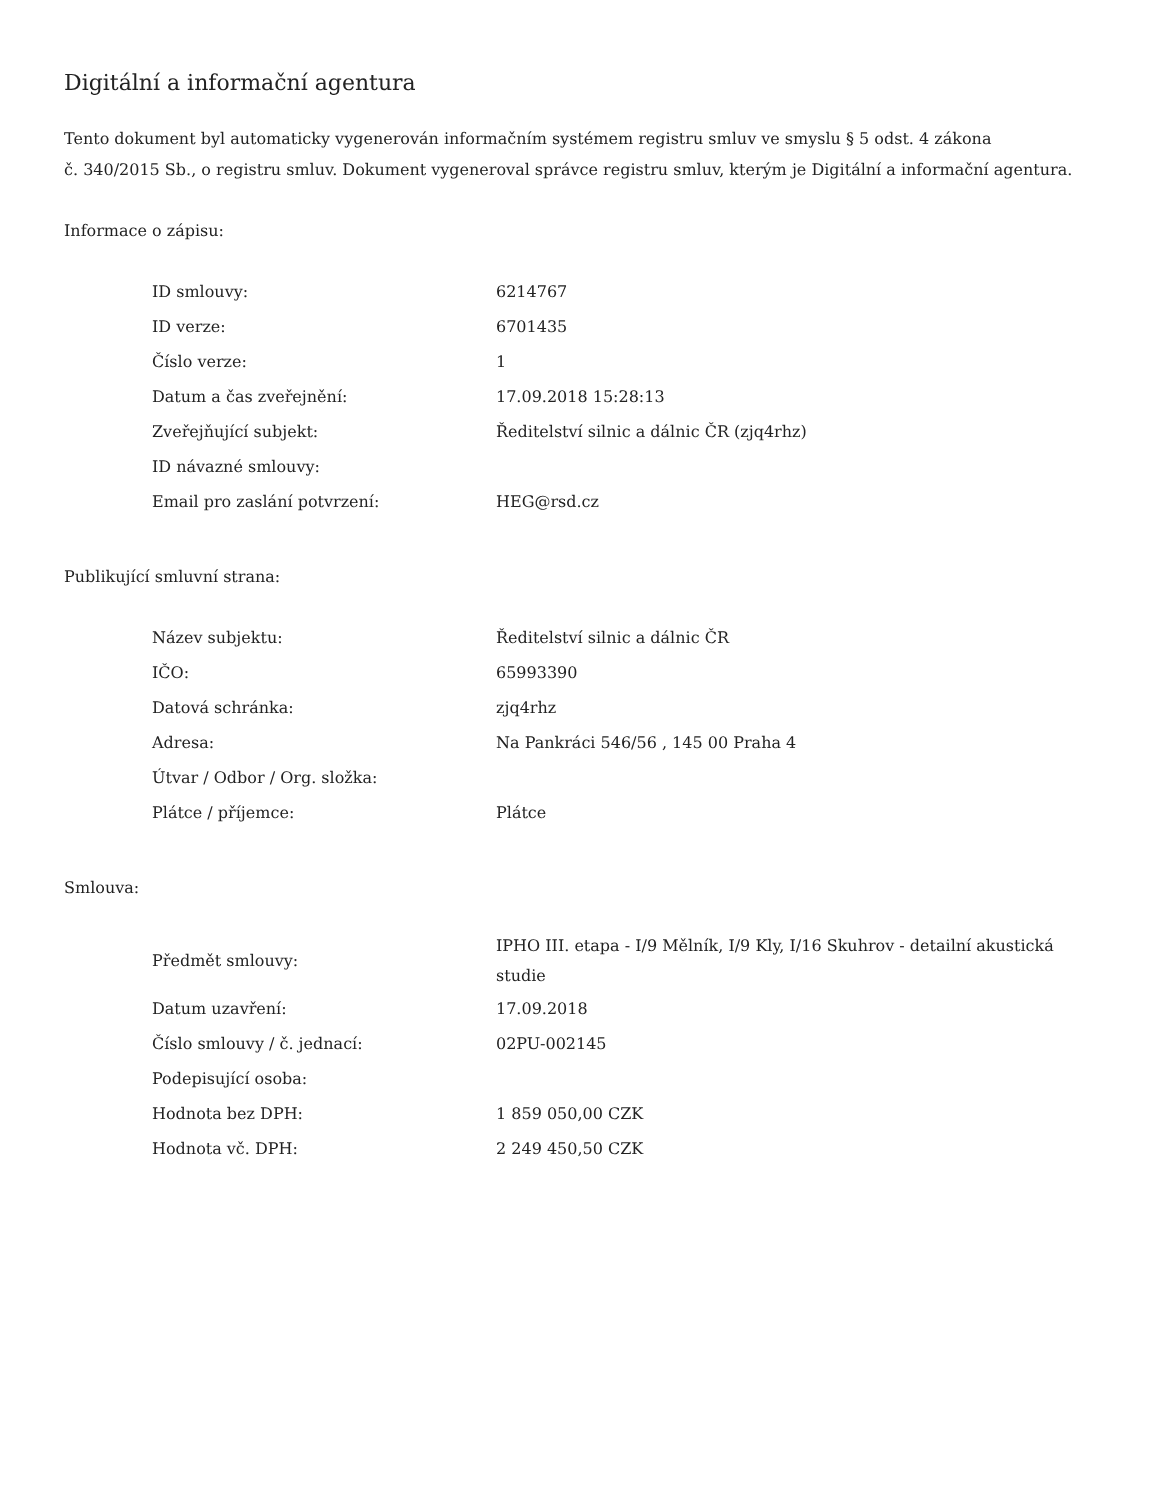Digitální a informační agentura
Tento dokument byl automaticky vygenerován informačním systémem registru smluv ve smyslu § 5 odst. 4 zákona
č. 340/2015 Sb., o registru smluv. Dokument vygeneroval správce registru smluv, kterým je Digitální a informační agentura.
Informace o zápisu:
| ID smlouvy: | 6214767 |
| ID verze: | 6701435 |
| Číslo verze: | 1 |
| Datum a čas zveřejnění: | 17.09.2018 15:28:13 |
| Zveřejňující subjekt: | Ředitelství silnic a dálnic ČR (zjq4rhz) |
| ID návazné smlouvy: | |
| Email pro zaslání potvrzení: | HEG@rsd.cz |
Publikující smluvní strana:
| Název subjektu: | Ředitelství silnic a dálnic ČR |
| IČO: | 65993390 |
| Datová schránka: | zjq4rhz |
| Adresa: | Na Pankráci 546/56 , 145 00 Praha 4 |
| Útvar / Odbor / Org. složka: | |
| Plátce / příjemce: | Plátce |
Smlouva:
| Předmět smlouvy: | IPHO III. etapa - I/9 Mělník, I/9 Kly, I/16 Skuhrov - detailní akustická studie |
| Datum uzavření: | 17.09.2018 |
| Číslo smlouvy / č. jednací: | 02PU-002145 |
| Podepisující osoba: | |
| Hodnota bez DPH: | 1 859 050,00 CZK |
| Hodnota vč. DPH: | 2 249 450,50 CZK |